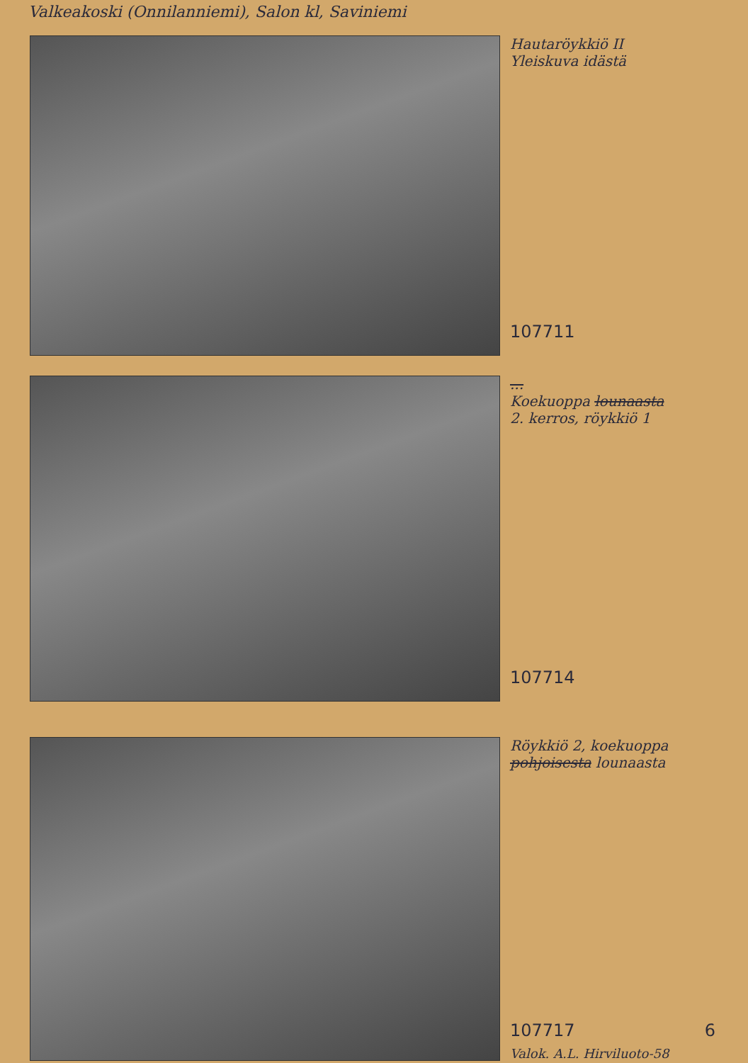Valkeakoski (Onnilanniemi), Salon kl, Saviniemi
Hautaröykkiö II
Yleiskuva idästä
107711
...
Koekuoppa lounaasta
2. kerros, röykkiö 1
107714
Röykkiö 2, koekuoppa
pohjoisesta lounaasta
107717 6
Valok. A.L. Hirviluoto-58